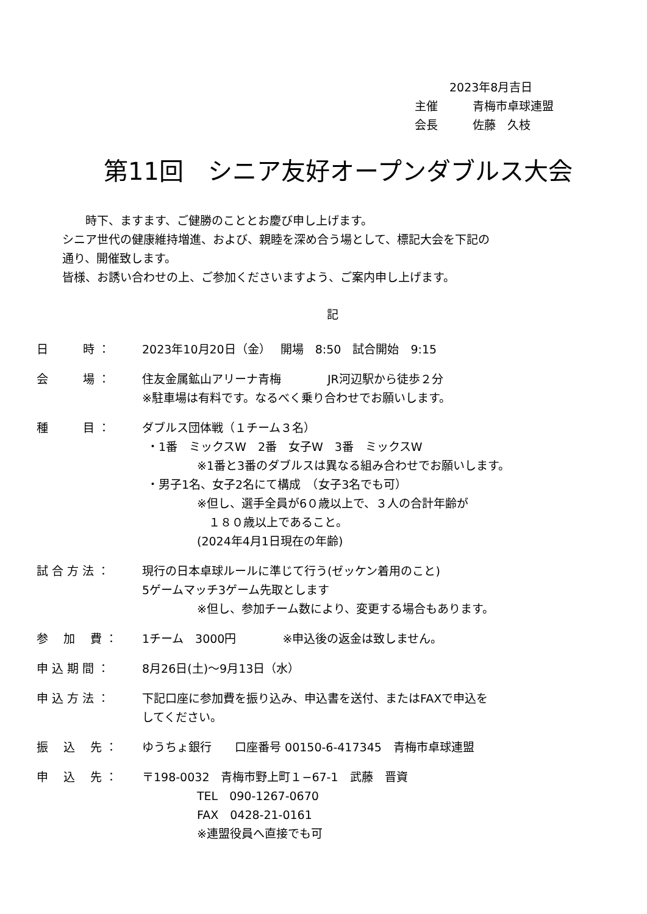2023年8月吉日
主催　　　青梅市卓球連盟
会長　　　佐藤　久枝
第11回　シニア友好オープンダブルス大会
　　時下、ますます、ご健勝のこととお慶び申し上げます。
シニア世代の健康維持増進、および、親睦を深め合う場として、標記大会を下記の
通り、開催致します。
皆様、お誘い合わせの上、ご参加くださいますよう、ご案内申し上げます。
記
日　　　時 ：
2023年10月20日（金）　 開場　8:50　試合開始　9:15
会　　　場 ：
住友金属鉱山アリーナ青梅　　　　JR河辺駅から徒歩２分
※駐車場は有料です。なるべく乗り合わせでお願いします。
種　　　目 ：
ダブルス団体戦（１チーム３名）
・1番　ミックスW　2番　女子W　3番　ミックスW
※1番と3番のダブルスは異なる組み合わせでお願いします。
・男子1名、女子2名にて構成　（女子3名でも可）
※但し、選手全員が6０歳以上で、３人の合計年齢が
　１８０歳以上であること。
(2024年4月1日現在の年齢)
試 合 方 法 ：
現行の日本卓球ルールに準じて行う(ゼッケン着用のこと)
5ゲームマッチ3ゲーム先取とします
※但し、参加チーム数により、変更する場合もあります。
参　 加　 費 ：
1チーム　3000円　　　　※申込後の返金は致しません。
申 込 期 間 ：
8月26日(土)～9月13日（水）
申 込 方 法 ：
下記口座に参加費を振り込み、申込書を送付、またはFAXで申込を
してください。
振　 込　 先 ：
ゆうちょ銀行　　口座番号 00150-6-417345　青梅市卓球連盟
申　 込　 先 ：
〒198-0032　青梅市野上町１−67-1　武藤　晋資
TEL　090-1267-0670
FAX　0428-21-0161
※連盟役員へ直接でも可